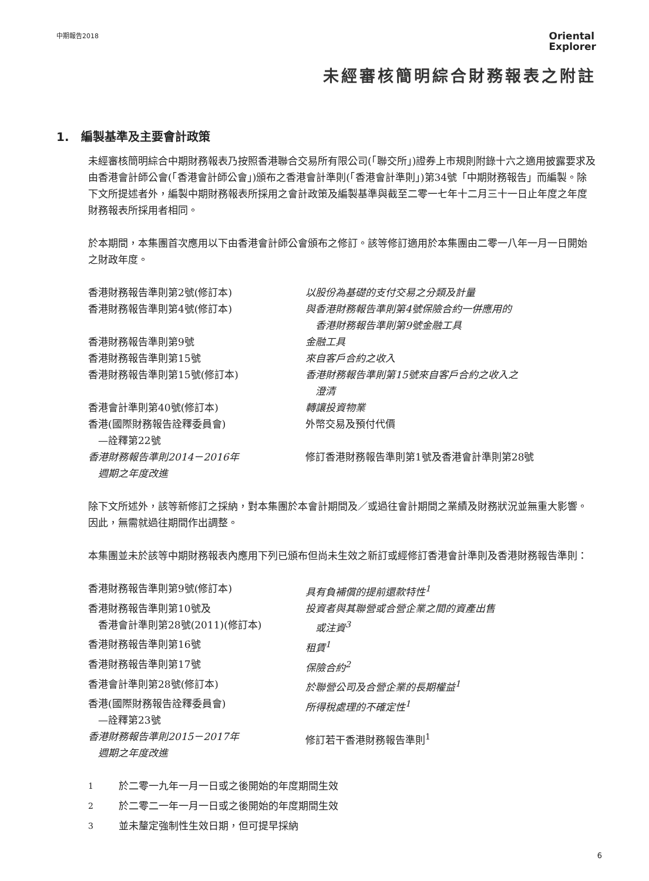中期報告2018
Oriental
Explorer
未經審核簡明綜合財務報表之附註
1.　編製基準及主要會計政策
未經審核簡明綜合中期財務報表乃按照香港聯合交易所有限公司(「聯交所」)證券上市規則附錄十六之適用披露要求及由香港會計師公會(「香港會計師公會」)頒布之香港會計準則(「香港會計準則」)第34號「中期財務報告」而編製。除下文所提述者外，編製中期財務報表所採用之會計政策及編製基準與截至二零一七年十二月三十一日止年度之年度財務報表所採用者相同。
於本期間，本集團首次應用以下由香港會計師公會頒布之修訂。該等修訂適用於本集團由二零一八年一月一日開始之財政年度。
| 香港財務報告準則第2號(修訂本) | 以股份為基礎的支付交易之分類及計量 |
| 香港財務報告準則第4號(修訂本) | 與香港財務報告準則第4號保險合約一併應用的 香港財務報告準則第9號金融工具 |
| 香港財務報告準則第9號 | 金融工具 |
| 香港財務報告準則第15號 | 來自客戶合約之收入 |
| 香港財務報告準則第15號(修訂本) | 香港財務報告準則第15號來自客戶合約之收入之 澄清 |
| 香港會計準則第40號(修訂本) | 轉讓投資物業 |
| 香港(國際財務報告詮釋委員會) —詮釋第22號 | 外幣交易及預付代價 |
| 香港財務報告準則2014－2016年 週期之年度改進 | 修訂香港財務報告準則第1號及香港會計準則第28號 |
除下文所述外，該等新修訂之採納，對本集團於本會計期間及／或過往會計期間之業績及財務狀況並無重大影響。因此，無需就過往期間作出調整。
本集團並未於該等中期財務報表內應用下列已頒布但尚未生效之新訂或經修訂香港會計準則及香港財務報告準則：
| 香港財務報告準則第9號(修訂本) | 具有負補償的提前還款特性<sup>1</sup> |
| 香港財務報告準則第10號及 香港會計準則第28號(2011)(修訂本) | 投資者與其聯營或合營企業之間的資產出售 或注資<sup>3</sup> |
| 香港財務報告準則第16號 | 租賃<sup>1</sup> |
| 香港財務報告準則第17號 | 保險合約<sup>2</sup> |
| 香港會計準則第28號(修訂本) | 於聯營公司及合營企業的長期權益<sup>1</sup> |
| 香港(國際財務報告詮釋委員會) —詮釋第23號 | 所得稅處理的不確定性<sup>1</sup> |
| 香港財務報告準則2015－2017年 週期之年度改進 | 修訂若干香港財務報告準則<sup>1</sup> |
| <sup>1</sup> | 於二零一九年一月一日或之後開始的年度期間生效 |
| <sup>2</sup> | 於二零二一年一月一日或之後開始的年度期間生效 |
| <sup>3</sup> | 並未釐定強制性生效日期，但可提早採納 |
6